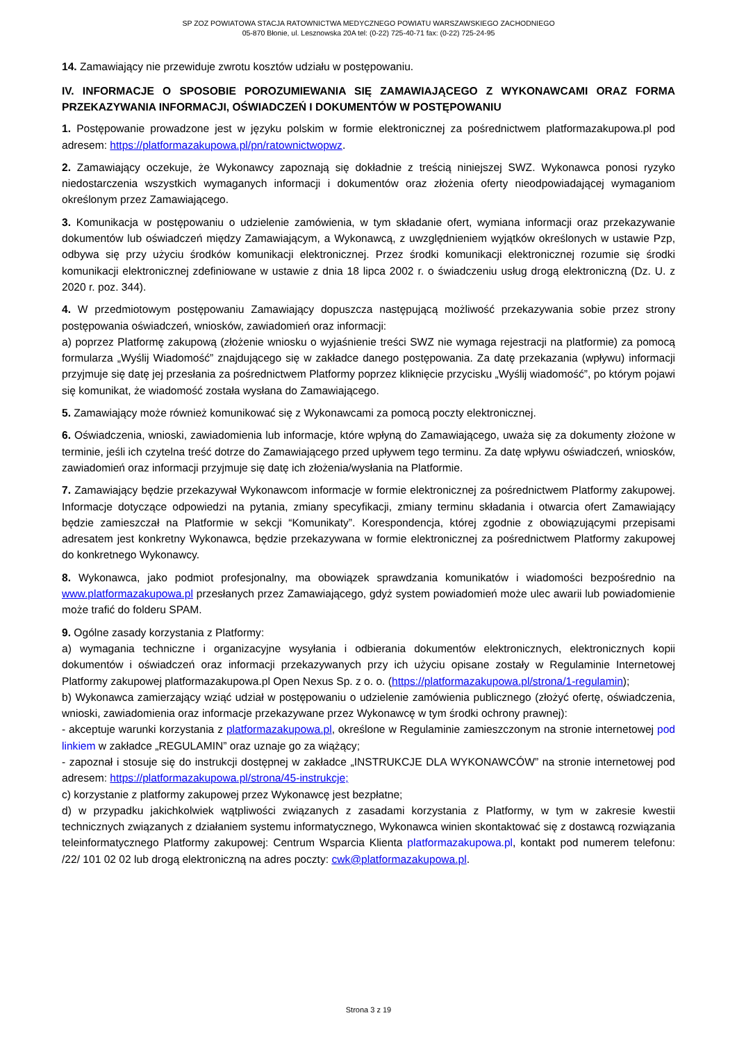SP ZOZ POWIATOWA STACJA RATOWNICTWA MEDYCZNEGO POWIATU WARSZAWSKIEGO ZACHODNIEGO
05-870 Błonie, ul. Lesznowska 20A tel: (0-22) 725-40-71 fax: (0-22) 725-24-95
14. Zamawiający nie przewiduje zwrotu kosztów udziału w postępowaniu.
IV. INFORMACJE O SPOSOBIE POROZUMIEWANIA SIĘ ZAMAWIAJĄCEGO Z WYKONAWCAMI ORAZ FORMA PRZEKAZYWANIA INFORMACJI, OŚWIADCZEŃ I DOKUMENTÓW W POSTĘPOWANIU
1. Postępowanie prowadzone jest w języku polskim w formie elektronicznej za pośrednictwem platformazakupowa.pl pod adresem: https://platformazakupowa.pl/pn/ratownictwopwz.
2. Zamawiający oczekuje, że Wykonawcy zapoznają się dokładnie z treścią niniejszej SWZ. Wykonawca ponosi ryzyko niedostarczenia wszystkich wymaganych informacji i dokumentów oraz złożenia oferty nieodpowiadającej wymaganiom określonym przez Zamawiającego.
3. Komunikacja w postępowaniu o udzielenie zamówienia, w tym składanie ofert, wymiana informacji oraz przekazywanie dokumentów lub oświadczeń między Zamawiającym, a Wykonawcą, z uwzględnieniem wyjątków określonych w ustawie Pzp, odbywa się przy użyciu środków komunikacji elektronicznej. Przez środki komunikacji elektronicznej rozumie się środki komunikacji elektronicznej zdefiniowane w ustawie z dnia 18 lipca 2002 r. o świadczeniu usług drogą elektroniczną (Dz. U. z 2020 r. poz. 344).
4. W przedmiotowym postępowaniu Zamawiający dopuszcza następującą możliwość przekazywania sobie przez strony postępowania oświadczeń, wniosków, zawiadomień oraz informacji:
a) poprzez Platformę zakupową (złożenie wniosku o wyjaśnienie treści SWZ nie wymaga rejestracji na platformie) za pomocą formularza „Wyślij Wiadomość” znajdującego się w zakładce danego postępowania. Za datę przekazania (wpływu) informacji przyjmuje się datę jej przesłania za pośrednictwem Platformy poprzez kliknięcie przycisku „Wyślij wiadomość”, po którym pojawi się komunikat, że wiadomość została wysłana do Zamawiającego.
5. Zamawiający może również komunikować się z Wykonawcami za pomocą poczty elektronicznej.
6. Oświadczenia, wnioski, zawiadomienia lub informacje, które wpłyną do Zamawiającego, uważa się za dokumenty złożone w terminie, jeśli ich czytelna treść dotrze do Zamawiającego przed upływem tego terminu. Za datę wpływu oświadczeń, wniosków, zawiadomień oraz informacji przyjmuje się datę ich złożenia/wysłania na Platformie.
7. Zamawiający będzie przekazywał Wykonawcom informacje w formie elektronicznej za pośrednictwem Platformy zakupowej. Informacje dotyczące odpowiedzi na pytania, zmiany specyfikacji, zmiany terminu składania i otwarcia ofert Zamawiający będzie zamieszczał na Platformie w sekcji “Komunikaty”. Korespondencja, której zgodnie z obowiązującymi przepisami adresatem jest konkretny Wykonawca, będzie przekazywana w formie elektronicznej za pośrednictwem Platformy zakupowej do konkretnego Wykonawcy.
8. Wykonawca, jako podmiot profesjonalny, ma obowiązek sprawdzania komunikatów i wiadomości bezpośrednio na www.platformazakupowa.pl przesłanych przez Zamawiającego, gdyż system powiadomień może ulec awarii lub powiadomienie może trafić do folderu SPAM.
9. Ogólne zasady korzystania z Platformy:
a) wymagania techniczne i organizacyjne wysyłania i odbierania dokumentów elektronicznych, elektronicznych kopii dokumentów i oświadczeń oraz informacji przekazywanych przy ich użyciu opisane zostały w Regulaminie Internetowej Platformy zakupowej platformazakupowa.pl Open Nexus Sp. z o. o. (https://platformazakupowa.pl/strona/1-regulamin);
b) Wykonawca zamierzający wziąć udział w postępowaniu o udzielenie zamówienia publicznego (złożyć ofertę, oświadczenia, wnioski, zawiadomienia oraz informacje przekazywane przez Wykonawcę w tym środki ochrony prawnej):
- akceptuje warunki korzystania z platformazakupowa.pl, określone w Regulaminie zamieszczonym na stronie internetowej pod linkiem w zakładce „REGULAMIN” oraz uznaje go za wiążący;
- zapoznał i stosuje się do instrukcji dostępnej w zakładce „INSTRUKCJE DLA WYKONAWCÓW” na stronie internetowej pod adresem: https://platformazakupowa.pl/strona/45-instrukcje;
c) korzystanie z platformy zakupowej przez Wykonawcę jest bezpłatne;
d) w przypadku jakichkolwiek wątpliwości związanych z zasadami korzystania z Platformy, w tym w zakresie kwestii technicznych związanych z działaniem systemu informatycznego, Wykonawca winien skontaktować się z dostawcą rozwiązania teleinformatycznego Platformy zakupowej: Centrum Wsparcia Klienta platformazakupowa.pl, kontakt pod numerem telefonu: /22/ 101 02 02 lub drogą elektroniczną na adres poczty: cwk@platformazakupowa.pl.
Strona 3 z 19